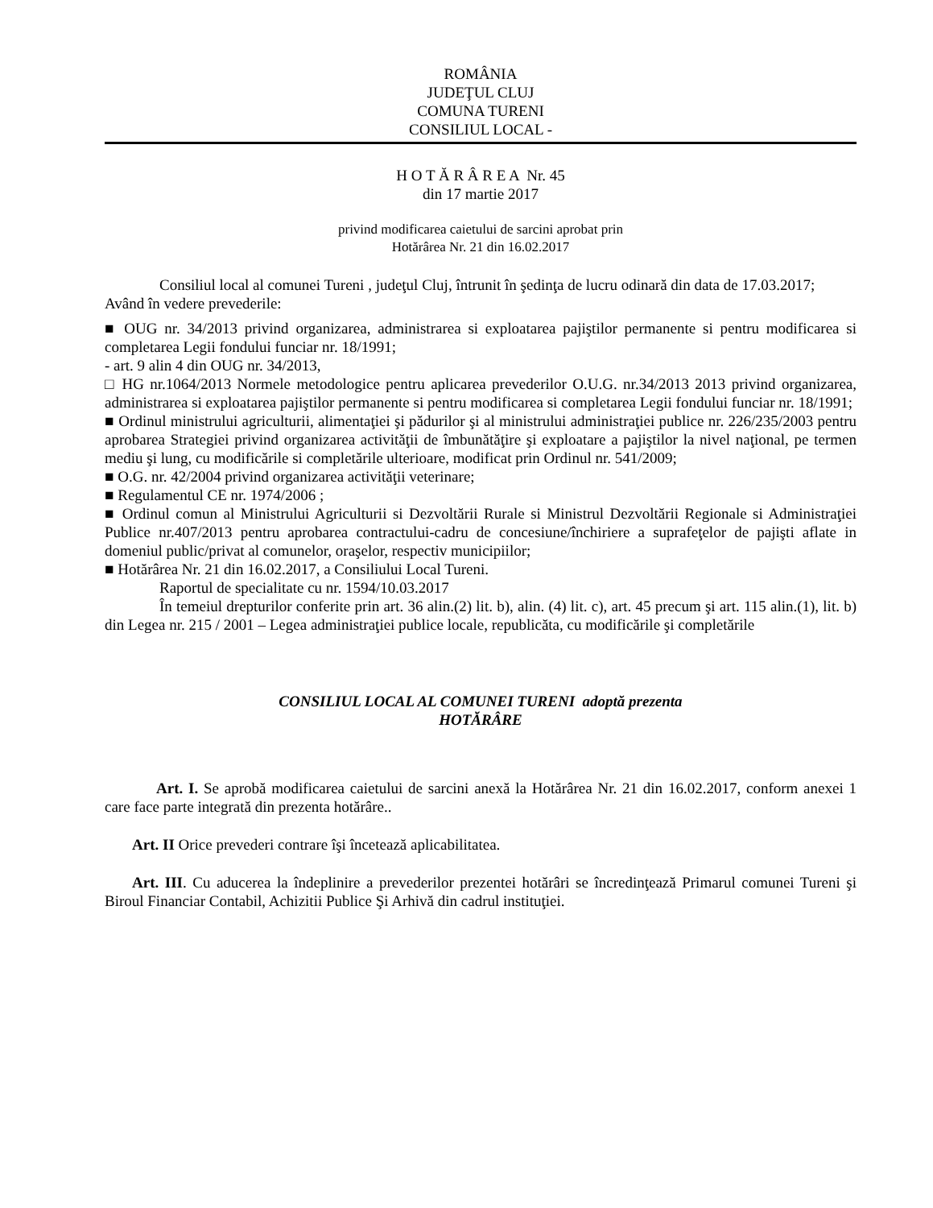ROMÂNIA
JUDEŢUL CLUJ
COMUNA TURENI
CONSILIUL LOCAL -
H O T Ă R Â R E A Nr. 45
din 17 martie 2017
privind modificarea caietului de sarcini aprobat prin
Hotărârea Nr. 21 din 16.02.2017
Consiliul local al comunei Tureni , judeţul Cluj, întrunit în şedinţa de lucru odinară din data de 17.03.2017;
Având în vedere prevederile:
■ OUG nr. 34/2013 privind organizarea, administrarea si exploatarea pajiştilor permanente si pentru modificarea si completarea Legii fondului funciar nr. 18/1991;
- art. 9 alin 4 din OUG nr. 34/2013,
□ HG nr.1064/2013 Normele metodologice pentru aplicarea prevederilor O.U.G. nr.34/2013 2013 privind organizarea, administrarea si exploatarea pajiştilor permanente si pentru modificarea si completarea Legii fondului funciar nr. 18/1991;
■ Ordinul ministrului agriculturii, alimentaţiei şi pădurilor şi al ministrului administraţiei publice nr. 226/235/2003 pentru aprobarea Strategiei privind organizarea activităţii de îmbunătăţire şi exploatare a pajiştilor la nivel naţional, pe termen mediu şi lung, cu modificările si completările ulterioare, modificat prin Ordinul nr. 541/2009;
■ O.G. nr. 42/2004 privind organizarea activităţii veterinare;
■ Regulamentul CE nr. 1974/2006 ;
■ Ordinul comun al Ministrului Agriculturii si Dezvoltării Rurale si Ministrul Dezvoltării Regionale si Administraţiei Publice nr.407/2013 pentru aprobarea contractului-cadru de concesiune/închiriere a suprafeţelor de pajişti aflate in domeniul public/privat al comunelor, oraşelor, respectiv municipiilor;
■ Hotărârea Nr. 21 din 16.02.2017, a Consiliului Local Tureni.
Raportul de specialitate cu nr. 1594/10.03.2017
În temeiul drepturilor conferite prin art. 36 alin.(2) lit. b), alin. (4) lit. c), art. 45 precum şi art. 115 alin.(1), lit. b) din Legea nr. 215 / 2001 – Legea administraţiei publice locale, republicăta, cu modificările şi completările
CONSILIUL LOCAL AL COMUNEI TURENI adoptă prezenta
HOTĂRÂRE
Art. I. Se aprobă modificarea caietului de sarcini anexă la Hotărârea Nr. 21 din 16.02.2017, conform anexei 1 care face parte integrată din prezenta hotărâre..
Art. II Orice prevederi contrare îşi încetează aplicabilitatea.
Art. III. Cu aducerea la îndeplinire a prevederilor prezentei hotărâri se încredinţează Primarul comunei Tureni şi Biroul Financiar Contabil, Achizitii Publice Şi Arhivă din cadrul instituţiei.